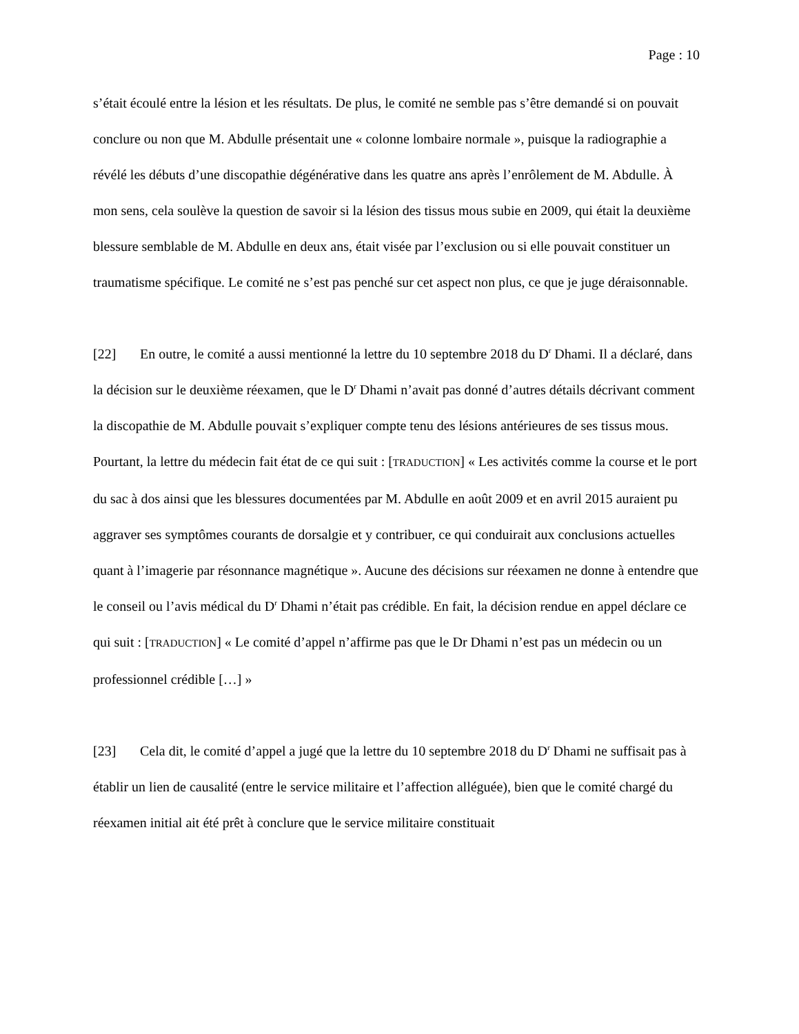Page : 10
s’était écoulé entre la lésion et les résultats. De plus, le comité ne semble pas s’être demandé si on pouvait conclure ou non que M. Abdulle présentait une « colonne lombaire normale », puisque la radiographie a révélé les débuts d’une discopathie dégénérative dans les quatre ans après l’enrôlement de M. Abdulle. À mon sens, cela soulève la question de savoir si la lésion des tissus mous subie en 2009, qui était la deuxième blessure semblable de M. Abdulle en deux ans, était visée par l’exclusion ou si elle pouvait constituer un traumatisme spécifique. Le comité ne s’est pas penché sur cet aspect non plus, ce que je juge déraisonnable.
[22] En outre, le comité a aussi mentionné la lettre du 10 septembre 2018 du D<sup>r</sup> Dhami. Il a déclaré, dans la décision sur le deuxième réexamen, que le D<sup>r</sup> Dhami n’avait pas donné d’autres détails décrivant comment la discopathie de M. Abdulle pouvait s’expliquer compte tenu des lésions antérieures de ses tissus mous. Pourtant, la lettre du médecin fait état de ce qui suit : [TRADUCTION] « Les activités comme la course et le port du sac à dos ainsi que les blessures documentées par M. Abdulle en août 2009 et en avril 2015 auraient pu aggraver ses symptômes courants de dorsalgie et y contribuer, ce qui conduirait aux conclusions actuelles quant à l’imagerie par résonnance magnétique ». Aucune des décisions sur réexamen ne donne à entendre que le conseil ou l’avis médical du D<sup>r</sup> Dhami n’était pas crédible. En fait, la décision rendue en appel déclare ce qui suit : [TRADUCTION] « Le comité d’appel n’affirme pas que le Dr Dhami n’est pas un médecin ou un professionnel crédible […] »
[23] Cela dit, le comité d’appel a jugé que la lettre du 10 septembre 2018 du D<sup>r</sup> Dhami ne suffisait pas à établir un lien de causalité (entre le service militaire et l’affection alléguée), bien que le comité chargé du réexamen initial ait été prêt à conclure que le service militaire constituait